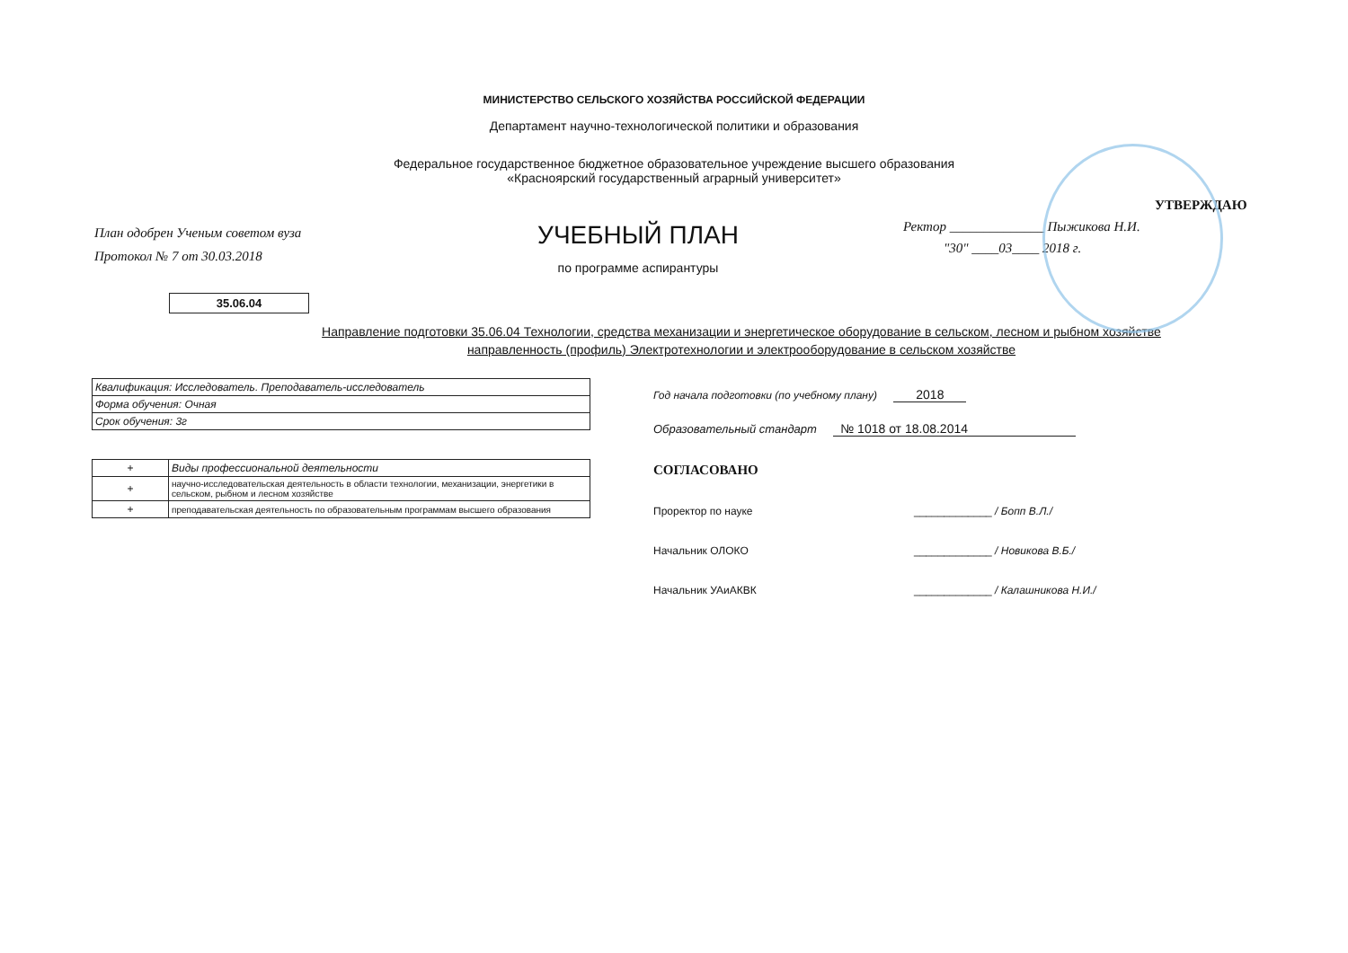МИНИСТЕРСТВО СЕЛЬСКОГО ХОЗЯЙСТВА РОССИЙСКОЙ ФЕДЕРАЦИИ
Департамент научно-технологической политики и образования
Федеральное государственное бюджетное образовательное учреждение высшего образования
«Красноярский государственный аграрный университет»
План одобрен Ученым советом вуза
Протокол № 7 от 30.03.2018
УЧЕБНЫЙ ПЛАН
по программе аспирантуры
УТВЕРЖДАЮ
Ректор ______________ Пыжикова Н.И.
"30" ____03____ 2018 г.
35.06.04
Направление подготовки 35.06.04 Технологии, средства механизации и энергетическое оборудование в сельском, лесном и рыбном хозяйстве
направленность (профиль) Электротехнологии и электрооборудование в сельском хозяйстве
| Квалификация: Исследователь. Преподаватель-исследователь |
| Форма обучения: Очная |
| Срок обучения: 3г |
| + | Виды профессиональной деятельности |
| + | научно-исследовательская деятельность в области технологии, механизации, энергетики в сельском, рыбном и лесном хозяйстве |
| + | преподавательская деятельность по образовательным программам высшего образования |
Год начала подготовки (по учебному плану) 2018
Образовательный стандарт № 1018 от 18.08.2014
СОГЛАСОВАНО
Проректор по науке _____________ / Бопп В.Л./
Начальник ОЛОКО _____________ / Новикова В.Б./
Начальник УАиАКВК _____________ / Калашникова Н.И./